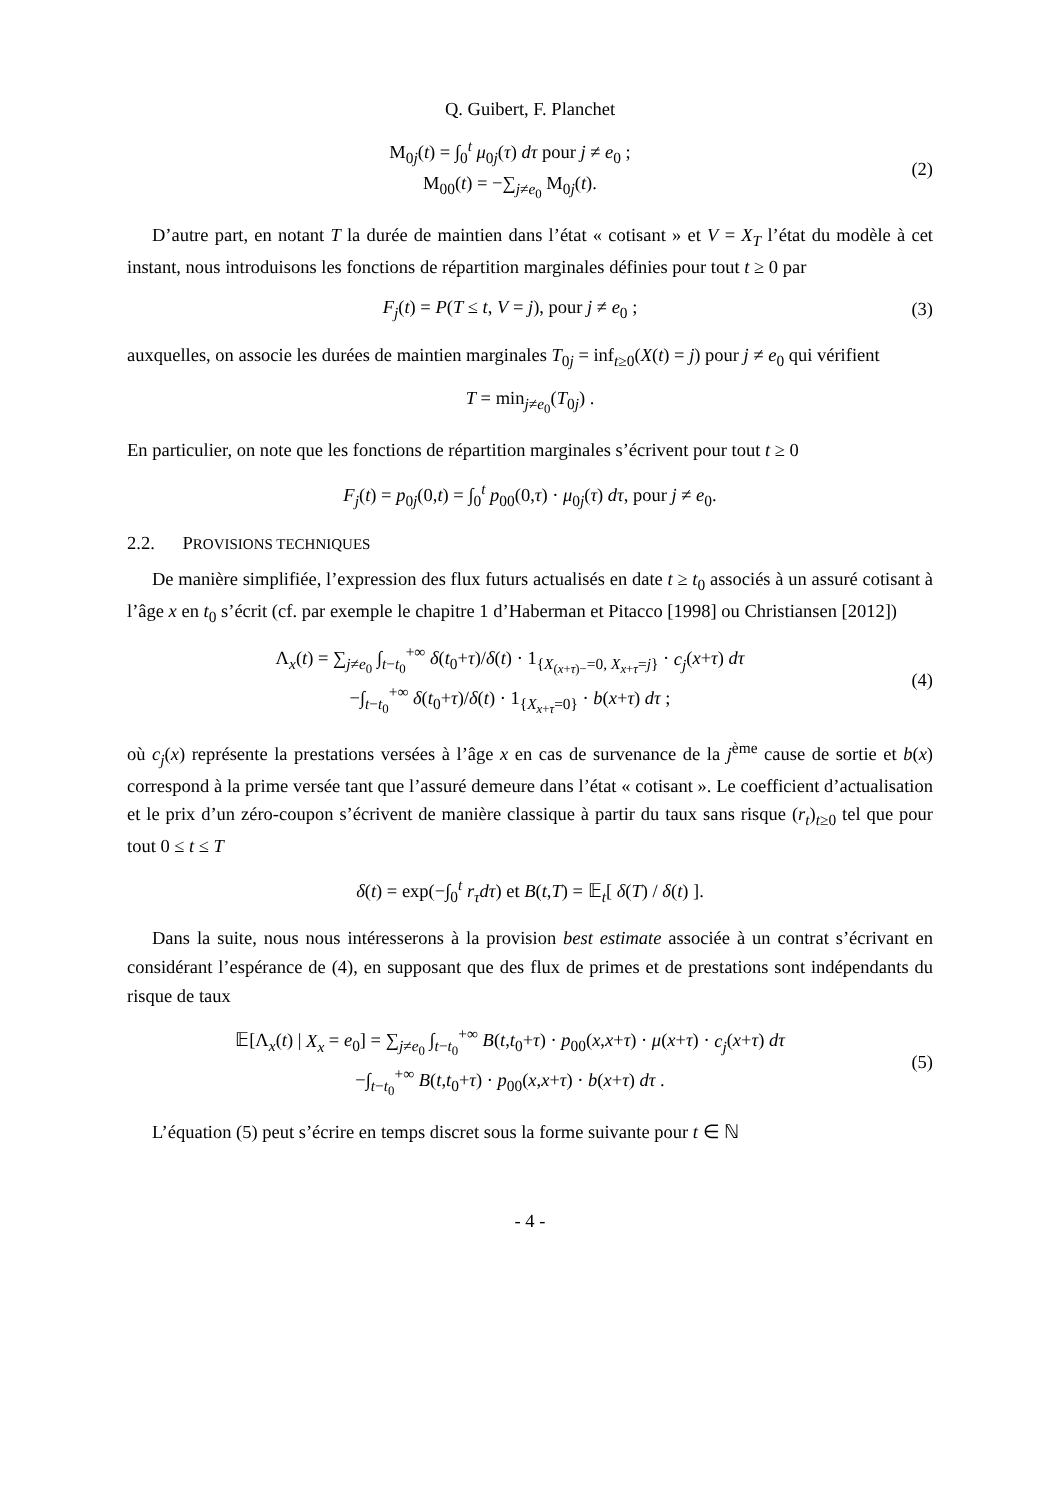Q. Guibert, F. Planchet
M<sub>0j</sub>(t) = ∫<sub>0</sub><sup>t</sup> μ<sub>0j</sub>(τ) dτ pour j ≠ e<sub>0</sub> ;
M<sub>00</sub>(t) = −∑<sub>j≠e<sub>0</sub></sub> M<sub>0j</sub>(t).
(2)
D’autre part, en notant T la durée de maintien dans l’état « cotisant » et V = X<sub>T</sub> l’état du modèle à cet instant, nous introduisons les fonctions de répartition marginales définies pour tout t ≥ 0 par
F<sub>j</sub>(t) = P(T ≤ t, V = j), pour j ≠ e<sub>0</sub> ;
(3)
auxquelles, on associe les durées de maintien marginales T<sub>0j</sub> = inf<sub>t≥0</sub>(X(t) = j) pour j ≠ e<sub>0</sub> qui vérifient
T = min<sub>j≠e<sub>0</sub></sub>(T<sub>0j</sub>) .
En particulier, on note que les fonctions de répartition marginales s’écrivent pour tout t ≥ 0
F<sub>j</sub>(t) = p<sub>0j</sub>(0,t) = ∫<sub>0</sub><sup>t</sup> p<sub>00</sub>(0,τ) · μ<sub>0j</sub>(τ) dτ, pour j ≠ e<sub>0</sub>.
2.2. PROVISIONS TECHNIQUES
De manière simplifiée, l’expression des flux futurs actualisés en date t ≥ t<sub>0</sub> associés à un assuré cotisant à l’âge x en t<sub>0</sub> s’écrit (cf. par exemple le chapitre 1 d’Haberman et Pitacco [1998] ou Christiansen [2012])
Λ<sub>x</sub>(t) = ∑<sub>j≠e<sub>0</sub></sub> ∫<sub>t−t<sub>0</sub></sub><sup>+∞</sup> δ(t<sub>0</sub>+τ)/δ(t) · 1<sub>{X<sub>(x+τ)−</sub>=0, X<sub>x+τ</sub>=j}</sub> · c<sub>j</sub>(x+τ) dτ
−∫<sub>t−t<sub>0</sub></sub><sup>+∞</sup> δ(t<sub>0</sub>+τ)/δ(t) · 1<sub>{X<sub>x+τ</sub>=0}</sub> · b(x+τ) dτ ;
(4)
où c<sub>j</sub>(x) représente la prestations versées à l’âge x en cas de survenance de la j<sup>ème</sup> cause de sortie et b(x) correspond à la prime versée tant que l’assuré demeure dans l’état « cotisant ». Le coefficient d’actualisation et le prix d’un zéro-coupon s’écrivent de manière classique à partir du taux sans risque (r<sub>t</sub>)<sub>t≥0</sub> tel que pour tout 0 ≤ t ≤ T
δ(t) = exp(−∫<sub>0</sub><sup>t</sup> r<sub>τ</sub>dτ) et B(t,T) = 𝔼<sub>t</sub>[ δ(T) / δ(t) ].
Dans la suite, nous nous intéresserons à la provision best estimate associée à un contrat s’écrivant en considérant l’espérance de (4), en supposant que des flux de primes et de prestations sont indépendants du risque de taux
𝔼[Λ<sub>x</sub>(t) | X<sub>x</sub> = e<sub>0</sub>] = ∑<sub>j≠e<sub>0</sub></sub> ∫<sub>t−t<sub>0</sub></sub><sup>+∞</sup> B(t,t<sub>0</sub>+τ) · p<sub>00</sub>(x,x+τ) · μ(x+τ) · c<sub>j</sub>(x+τ) dτ
−∫<sub>t−t<sub>0</sub></sub><sup>+∞</sup> B(t,t<sub>0</sub>+τ) · p<sub>00</sub>(x,x+τ) · b(x+τ) dτ .
(5)
L’équation (5) peut s’écrire en temps discret sous la forme suivante pour t ∈ ℕ
- 4 -